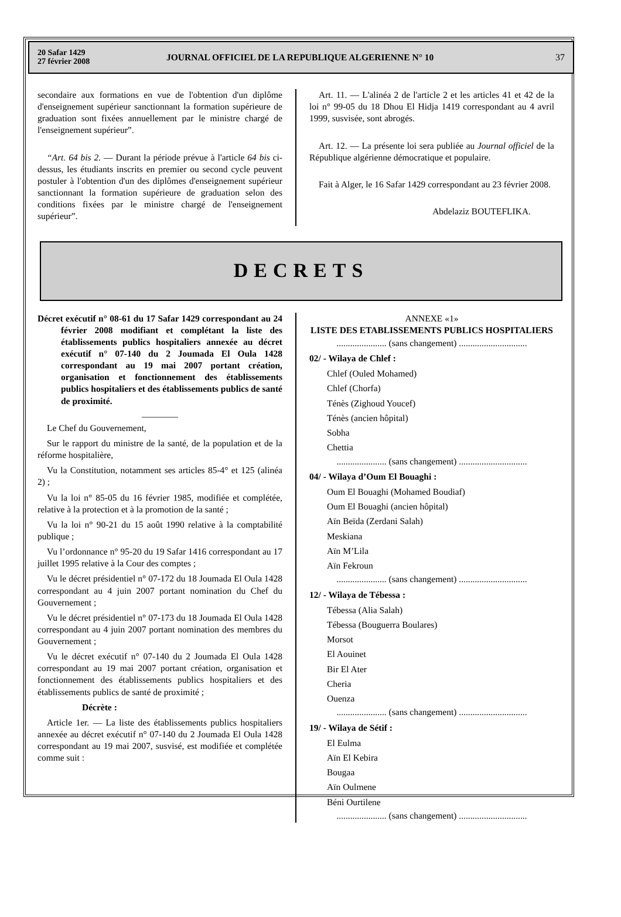20 Safar 1429
27 février 2008
JOURNAL OFFICIEL DE LA REPUBLIQUE ALGERIENNE N° 10
37
secondaire aux formations en vue de l'obtention d'un diplôme d'enseignement supérieur sanctionnant la formation supérieure de graduation sont fixées annuellement par le ministre chargé de l'enseignement supérieur”.
“Art. 64 bis 2. — Durant la période prévue à l'article 64 bis ci-dessus, les étudiants inscrits en premier ou second cycle peuvent postuler à l'obtention d'un des diplômes d'enseignement supérieur sanctionnant la formation supérieure de graduation selon des conditions fixées par le ministre chargé de l'enseignement supérieur”.
Art. 11. — L'alinéa 2 de l'article 2 et les articles 41 et 42 de la loi n° 99-05 du 18 Dhou El Hidja 1419 correspondant au 4 avril 1999, susvisée, sont abrogés.
Art. 12. — La présente loi sera publiée au Journal officiel de la République algérienne démocratique et populaire.
Fait à Alger, le 16 Safar 1429 correspondant au 23 février 2008.
Abdelaziz BOUTEFLIKA.
DECRETS
Décret exécutif n° 08-61 du 17 Safar 1429 correspondant au 24 février 2008 modifiant et complétant la liste des établissements publics hospitaliers annexée au décret exécutif n° 07-140 du 2 Joumada El Oula 1428 correspondant au 19 mai 2007 portant création, organisation et fonctionnement des établissements publics hospitaliers et des établissements publics de santé de proximité.
————
Le Chef du Gouvernement,
Sur le rapport du ministre de la santé, de la population et de la réforme hospitalière,
Vu la Constitution, notamment ses articles 85-4° et 125 (alinéa 2) ;
Vu la loi n° 85-05 du 16 février 1985, modifiée et complétée, relative à la protection et à la promotion de la santé ;
Vu la loi n° 90-21 du 15 août 1990 relative à la comptabilité publique ;
Vu l’ordonnance n° 95-20 du 19 Safar 1416 correspondant au 17 juillet 1995 relative à la Cour des comptes ;
Vu le décret présidentiel n° 07-172 du 18 Joumada El Oula 1428 correspondant au 4 juin 2007 portant nomination du Chef du Gouvernement ;
Vu le décret présidentiel n° 07-173 du 18 Joumada El Oula 1428 correspondant au 4 juin 2007 portant nomination des membres du Gouvernement ;
Vu le décret exécutif n° 07-140 du 2 Joumada El Oula 1428 correspondant au 19 mai 2007 portant création, organisation et fonctionnement des établissements publics hospitaliers et des établissements publics de santé de proximité ;
Décrète :
Article 1er. — La liste des établissements publics hospitaliers annexée au décret exécutif n° 07-140 du 2 Joumada El Oula 1428 correspondant au 19 mai 2007, susvisé, est modifiée et complétée comme suit :
ANNEXE «1»
LISTE DES ETABLISSEMENTS PUBLICS HOSPITALIERS
...................... (sans changement) ..............................
02/ - Wilaya de Chlef :
Chlef (Ouled Mohamed)
Chlef (Chorfa)
Ténès (Zighoud Youcef)
Ténès (ancien hôpital)
Sobha
Chettia
...................... (sans changement) ..............................
04/ - Wilaya d’Oum El Bouaghi :
Oum El Bouaghi (Mohamed Boudiaf)
Oum El Bouaghi (ancien hôpital)
Aïn Beïda (Zerdani Salah)
Meskiana
Aïn M’Lila
Aïn Fekroun
...................... (sans changement) ..............................
12/ - Wilaya de Tébessa :
Tébessa (Alia Salah)
Tébessa (Bouguerra Boulares)
Morsot
El Aouinet
Bir El Ater
Cheria
Ouenza
...................... (sans changement) ..............................
19/ - Wilaya de Sétif :
El Eulma
Aïn El Kebira
Bougaa
Aïn Oulmene
Béni Ourtilene
...................... (sans changement) ..............................